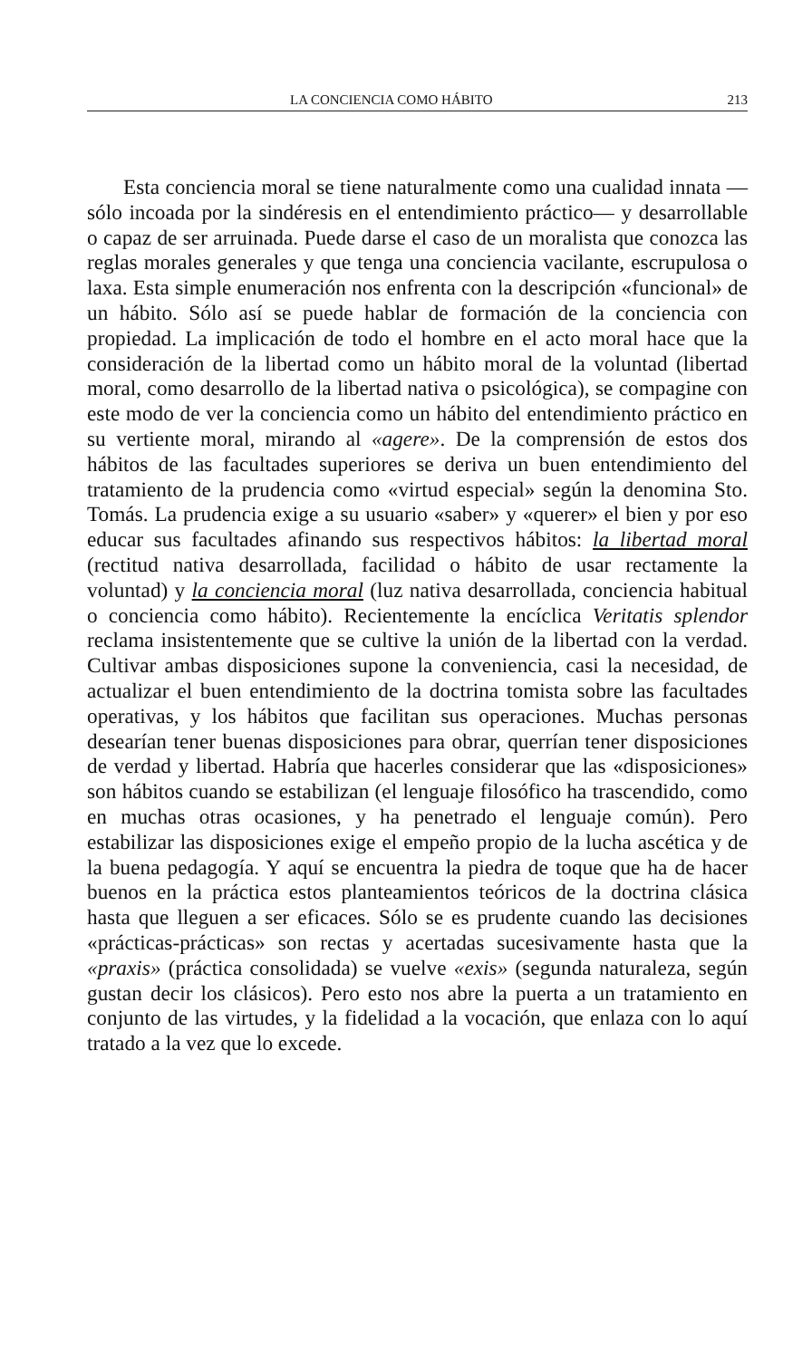LA CONCIENCIA COMO HÁBITO 213
Esta conciencia moral se tiene naturalmente como una cualidad innata —sólo incoada por la sindéresis en el entendimiento prácti­co— y desarrollable o capaz de ser arruinada. Puede darse el caso de un moralista que conozca las reglas morales generales y que tenga una conciencia vacilante, escrupulosa o laxa. Esta simple enumeración nos enfrenta con la descripción «funcional» de un hábito. Sólo así se puede hablar de formación de la conciencia con propiedad. La impli­cación de todo el hombre en el acto moral hace que la consideración de la libertad como un hábito moral de la voluntad (libertad moral, como desarrollo de la libertad nativa o psicológica), se compagine con este modo de ver la conciencia como un hábito del entendimiento práctico en su vertiente moral, mirando al «agere». De la comprensión de estos dos hábitos de las facultades superiores se deriva un buen en­tendimiento del tratamiento de la prudencia como «virtud especial» según la denomina Sto. Tomás. La prudencia exige a su usuario «sa­ber» y «querer» el bien y por eso educar sus facultades afinando sus respectivos hábitos: la libertad moral (rectitud nativa desarrollada, fa­cilidad o hábito de usar rectamente la voluntad) y la conciencia moral (luz nativa desarrollada, conciencia habitual o conciencia como hábi­to). Recientemente la encíclica Veritatis splendor reclama insistente­mente que se cultive la unión de la libertad con la verdad. Cultivar ambas disposiciones supone la conveniencia, casi la necesidad, de ac­tualizar el buen entendimiento de la doctrina tomista sobre las facul­tades operativas, y los hábitos que facilitan sus operaciones. Muchas personas desearían tener buenas disposiciones para obrar, querrían te­ner disposiciones de verdad y libertad. Habría que hacerles conside­rar que las «disposiciones» son hábitos cuando se estabilizan (el len­guaje filosófico ha trascendido, como en muchas otras ocasiones, y ha penetrado el lenguaje común). Pero estabilizar las disposiciones exige el empeño propio de la lucha ascética y de la buena pedagogía. Y aquí se encuentra la piedra de toque que ha de hacer buenos en la práctica estos planteamientos teóricos de la doctrina clásica hasta que lleguen a ser eficaces. Sólo se es prudente cuando las decisiones «prácticas-prácticas» son rectas y acertadas sucesivamente hasta que la «praxis» (práctica consolidada) se vuelve «exis» (segunda naturaleza, según gustan decir los clásicos). Pero esto nos abre la puerta a un tratamien­to en conjunto de las virtudes, y la fidelidad a la vocación, que enlaza con lo aquí tratado a la vez que lo excede.